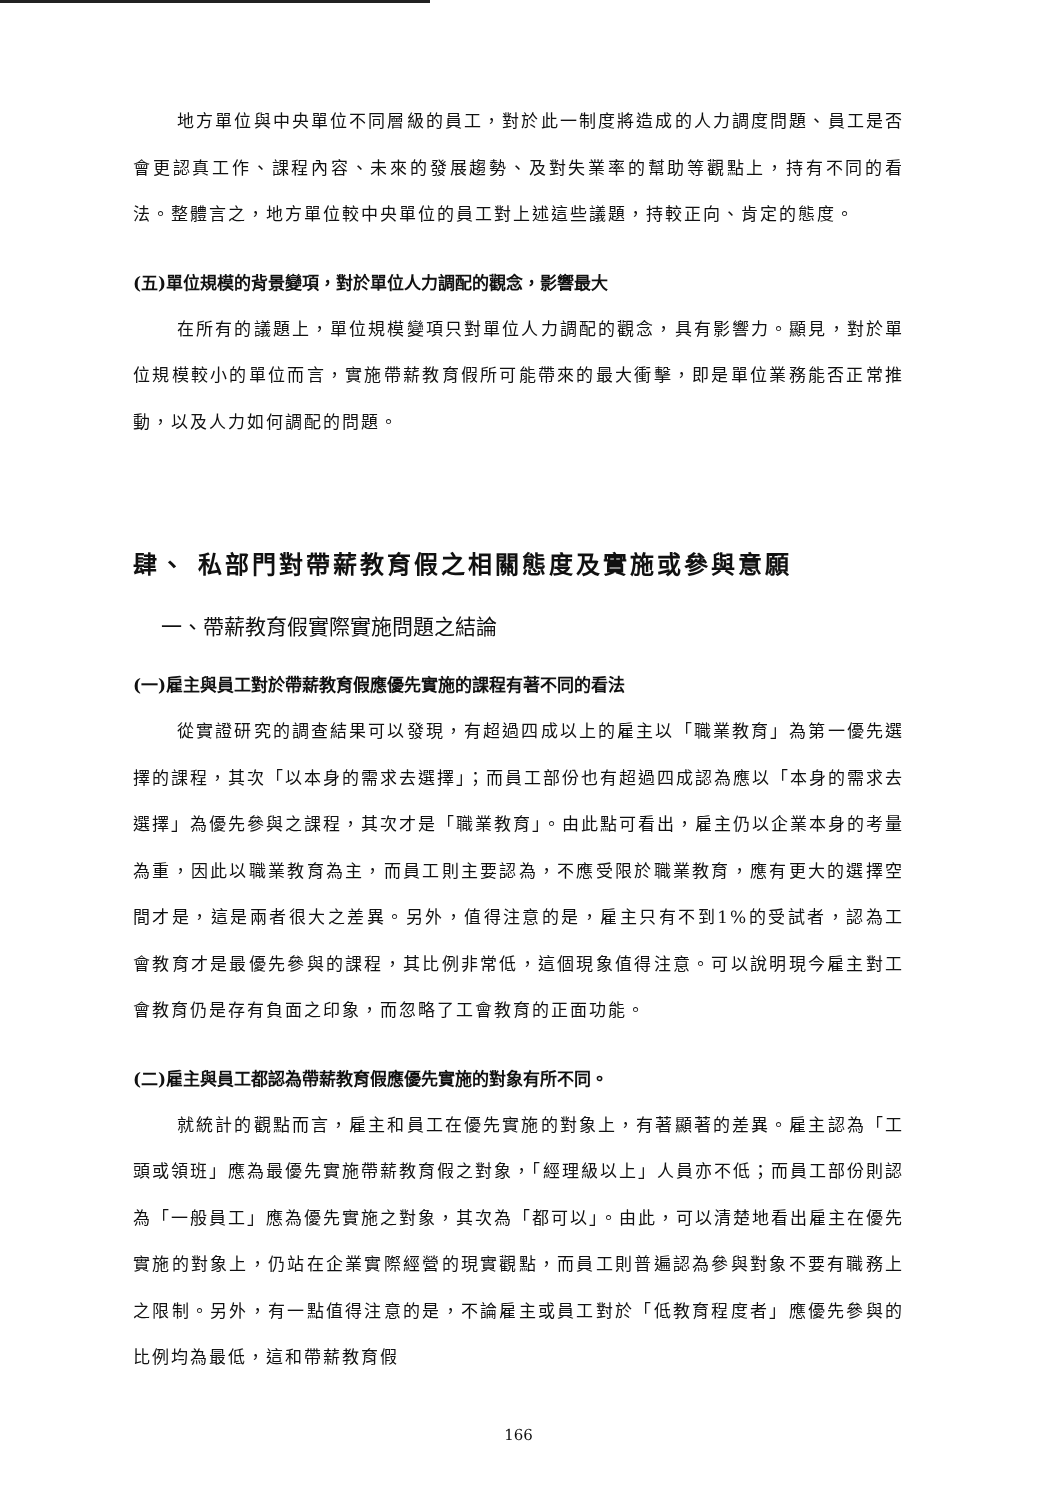地方單位與中央單位不同層級的員工，對於此一制度將造成的人力調度問題、員工是否會更認真工作、課程內容、未來的發展趨勢、及對失業率的幫助等觀點上，持有不同的看法。整體言之，地方單位較中央單位的員工對上述這些議題，持較正向、肯定的態度。
(五)單位規模的背景變項，對於單位人力調配的觀念，影響最大
在所有的議題上，單位規模變項只對單位人力調配的觀念，具有影響力。顯見，對於單位規模較小的單位而言，實施帶薪教育假所可能帶來的最大衝擊，即是單位業務能否正常推動，以及人力如何調配的問題。
肆、 私部門對帶薪教育假之相關態度及實施或參與意願
一、帶薪教育假實際實施問題之結論
(一)雇主與員工對於帶薪教育假應優先實施的課程有著不同的看法
從實證研究的調查結果可以發現，有超過四成以上的雇主以「職業教育」為第一優先選擇的課程，其次「以本身的需求去選擇」；而員工部份也有超過四成認為應以「本身的需求去選擇」為優先參與之課程，其次才是「職業教育」。由此點可看出，雇主仍以企業本身的考量為重，因此以職業教育為主，而員工則主要認為，不應受限於職業教育，應有更大的選擇空間才是，這是兩者很大之差異。另外，值得注意的是，雇主只有不到1%的受試者，認為工會教育才是最優先參與的課程，其比例非常低，這個現象值得注意。可以說明現今雇主對工會教育仍是存有負面之印象，而忽略了工會教育的正面功能。
(二)雇主與員工都認為帶薪教育假應優先實施的對象有所不同。
就統計的觀點而言，雇主和員工在優先實施的對象上，有著顯著的差異。雇主認為「工頭或領班」應為最優先實施帶薪教育假之對象，「經理級以上」人員亦不低；而員工部份則認為「一般員工」應為優先實施之對象，其次為「都可以」。由此，可以清楚地看出雇主在優先實施的對象上，仍站在企業實際經營的現實觀點，而員工則普遍認為參與對象不要有職務上之限制。另外，有一點值得注意的是，不論雇主或員工對於「低教育程度者」應優先參與的比例均為最低，這和帶薪教育假
166